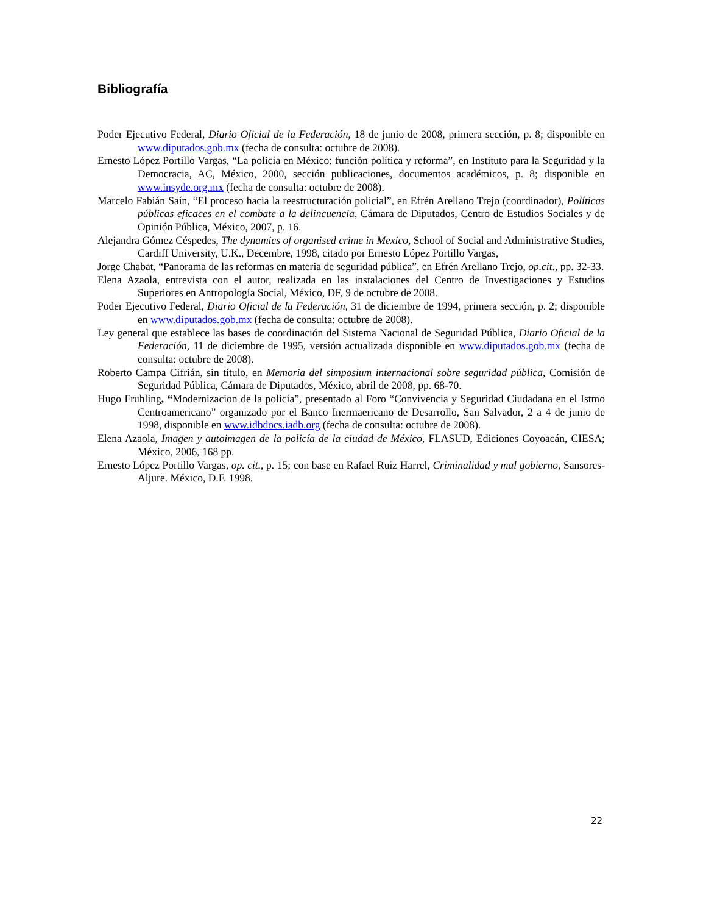Bibliografía
Poder Ejecutivo Federal, Diario Oficial de la Federación, 18 de junio de 2008, primera sección, p. 8; disponible en www.diputados.gob.mx (fecha de consulta: octubre de 2008).
Ernesto López Portillo Vargas, “La policía en México: función política y reforma”, en Instituto para la Seguridad y la Democracia, AC, México, 2000, sección publicaciones, documentos académicos, p. 8; disponible en www.insyde.org.mx (fecha de consulta: octubre de 2008).
Marcelo Fabián Saín, “El proceso hacia la reestructuración policial”, en Efrén Arellano Trejo (coordinador), Políticas públicas eficaces en el combate a la delincuencia, Cámara de Diputados, Centro de Estudios Sociales y de Opinión Pública, México, 2007, p. 16.
Alejandra Gómez Céspedes, The dynamics of organised crime in Mexico, School of Social and Administrative Studies, Cardiff University, U.K., Decembre, 1998, citado por Ernesto López Portillo Vargas,
Jorge Chabat, “Panorama de las reformas en materia de seguridad pública”, en Efrén Arellano Trejo, op.cit., pp. 32-33.
Elena Azaola, entrevista con el autor, realizada en las instalaciones del Centro de Investigaciones y Estudios Superiores en Antropología Social, México, DF, 9 de octubre de 2008.
Poder Ejecutivo Federal, Diario Oficial de la Federación, 31 de diciembre de 1994, primera sección, p. 2; disponible en www.diputados.gob.mx (fecha de consulta: octubre de 2008).
Ley general que establece las bases de coordinación del Sistema Nacional de Seguridad Pública, Diario Oficial de la Federación, 11 de diciembre de 1995, versión actualizada disponible en www.diputados.gob.mx (fecha de consulta: octubre de 2008).
Roberto Campa Cifrián, sin título, en Memoria del simposium internacional sobre seguridad pública, Comisión de Seguridad Pública, Cámara de Diputados, México, abril de 2008, pp. 68-70.
Hugo Fruhling, “Modernizacion de la policía”, presentado al Foro “Convivencia y Seguridad Ciudadana en el Istmo Centroamericano” organizado por el Banco Inermaericano de Desarrollo, San Salvador, 2 a 4 de junio de 1998, disponible en www.idbdocs.iadb.org (fecha de consulta: octubre de 2008).
Elena Azaola, Imagen y autoimagen de la policía de la ciudad de México, FLASUD, Ediciones Coyoacán, CIESA; México, 2006, 168 pp.
Ernesto López Portillo Vargas, op. cit., p. 15; con base en Rafael Ruiz Harrel, Criminalidad y mal gobierno, Sansores-Aljure. México, D.F. 1998.
22